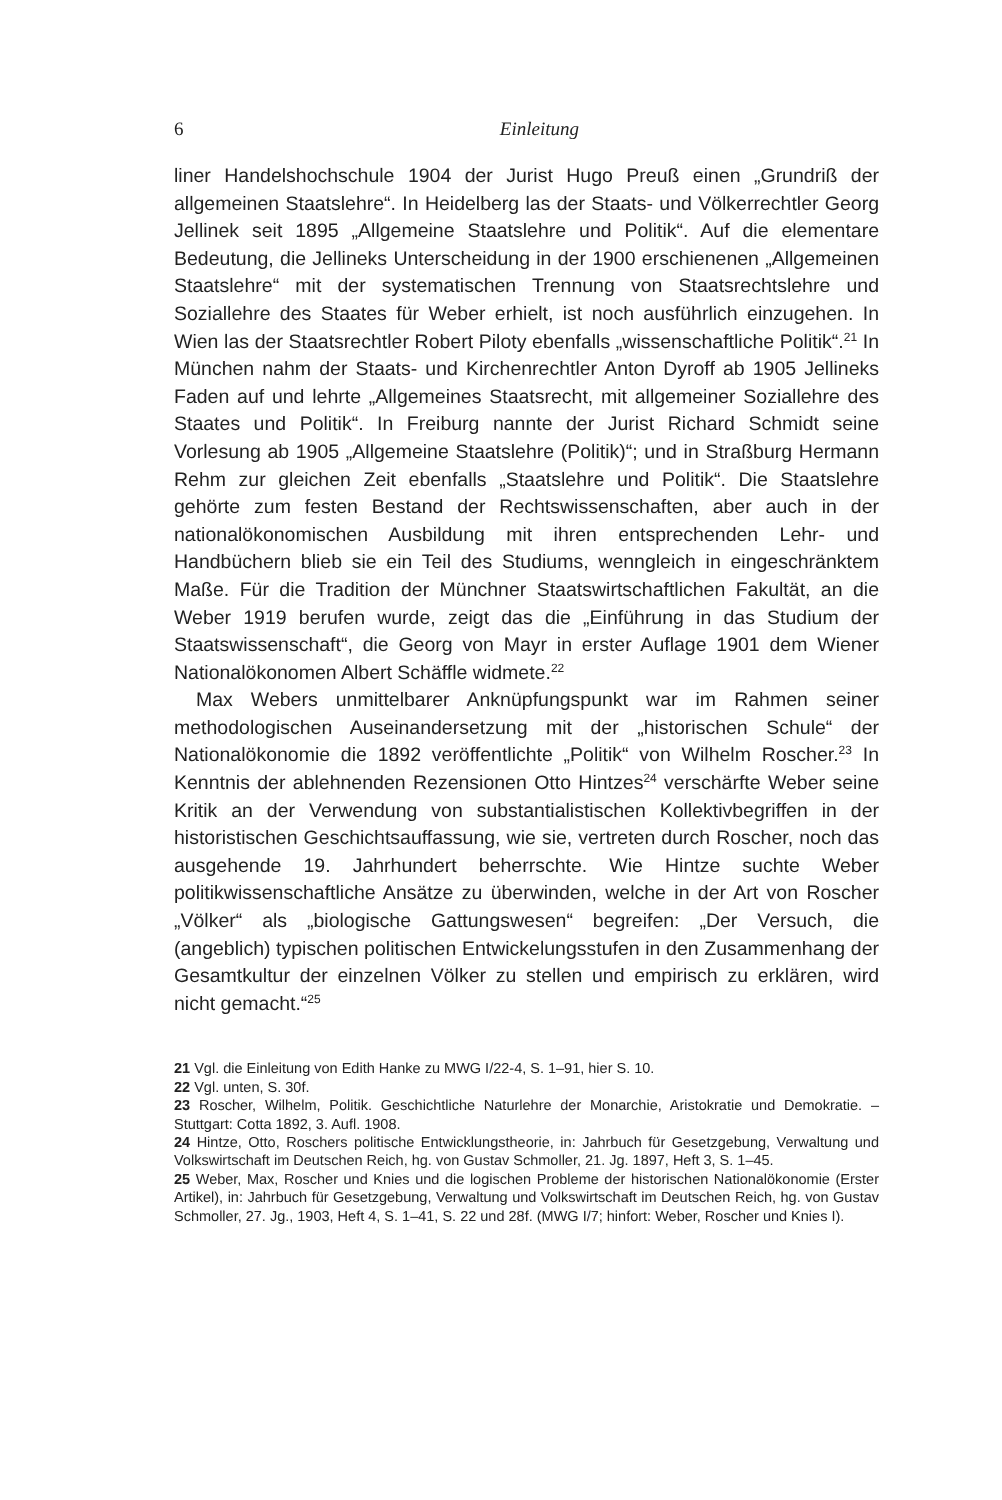6 Einleitung
liner Handelshochschule 1904 der Jurist Hugo Preuß einen „Grundriß der allgemeinen Staatslehre“. In Heidelberg las der Staats- und Völkerrechtler Georg Jellinek seit 1895 „Allgemeine Staatslehre und Politik“. Auf die elementare Bedeutung, die Jellineks Unterscheidung in der 1900 erschienenen „Allgemeinen Staatslehre“ mit der systematischen Trennung von Staatsrechtslehre und Soziallehre des Staates für Weber erhielt, ist noch ausführlich einzugehen. In Wien las der Staatsrechtler Robert Piloty ebenfalls „wissenschaftliche Politik“.<sup>21</sup> In München nahm der Staats- und Kirchenrechtler Anton Dyroff ab 1905 Jellineks Faden auf und lehrte „Allgemeines Staatsrecht, mit allgemeiner Soziallehre des Staates und Politik“. In Freiburg nannte der Jurist Richard Schmidt seine Vorlesung ab 1905 „Allgemeine Staatslehre (Politik)“; und in Straßburg Hermann Rehm zur gleichen Zeit ebenfalls „Staatslehre und Politik“. Die Staatslehre gehörte zum festen Bestand der Rechtswissenschaften, aber auch in der nationalökonomischen Ausbildung mit ihren entsprechenden Lehr- und Handbüchern blieb sie ein Teil des Studiums, wenngleich in eingeschränktem Maße. Für die Tradition der Münchner Staatswirtschaftlichen Fakultät, an die Weber 1919 berufen wurde, zeigt das die „Einführung in das Studium der Staatswissenschaft“, die Georg von Mayr in erster Auflage 1901 dem Wiener Nationalökonomen Albert Schäffle widmete.<sup>22</sup>
Max Webers unmittelbarer Anknüpfungspunkt war im Rahmen seiner methodologischen Auseinandersetzung mit der „historischen Schule“ der Nationalökonomie die 1892 veröffentlichte „Politik“ von Wilhelm Roscher.<sup>23</sup> In Kenntnis der ablehnenden Rezensionen Otto Hintzes<sup>24</sup> verschärfte Weber seine Kritik an der Verwendung von substantialistischen Kollektivbegriffen in der historistischen Geschichtsauffassung, wie sie, vertreten durch Roscher, noch das ausgehende 19. Jahrhundert beherrschte. Wie Hintze suchte Weber politikwissenschaftliche Ansätze zu überwinden, welche in der Art von Roscher „Völker“ als „biologische Gattungswesen“ begreifen: „Der Versuch, die (angeblich) typischen politischen Entwickelungsstufen in den Zusammenhang der Gesamtkultur der einzelnen Völker zu stellen und empirisch zu erklären, wird nicht gemacht.“<sup>25</sup>
21 Vgl. die Einleitung von Edith Hanke zu MWG I/22-4, S. 1–91, hier S. 10.
22 Vgl. unten, S. 30f.
23 Roscher, Wilhelm, Politik. Geschichtliche Naturlehre der Monarchie, Aristokratie und Demokratie. – Stuttgart: Cotta 1892, 3. Aufl. 1908.
24 Hintze, Otto, Roschers politische Entwicklungstheorie, in: Jahrbuch für Gesetzgebung, Verwaltung und Volkswirtschaft im Deutschen Reich, hg. von Gustav Schmoller, 21. Jg. 1897, Heft 3, S. 1–45.
25 Weber, Max, Roscher und Knies und die logischen Probleme der historischen Nationalökonomie (Erster Artikel), in: Jahrbuch für Gesetzgebung, Verwaltung und Volkswirtschaft im Deutschen Reich, hg. von Gustav Schmoller, 27. Jg., 1903, Heft 4, S. 1–41, S. 22 und 28f. (MWG I/7; hinfort: Weber, Roscher und Knies I).